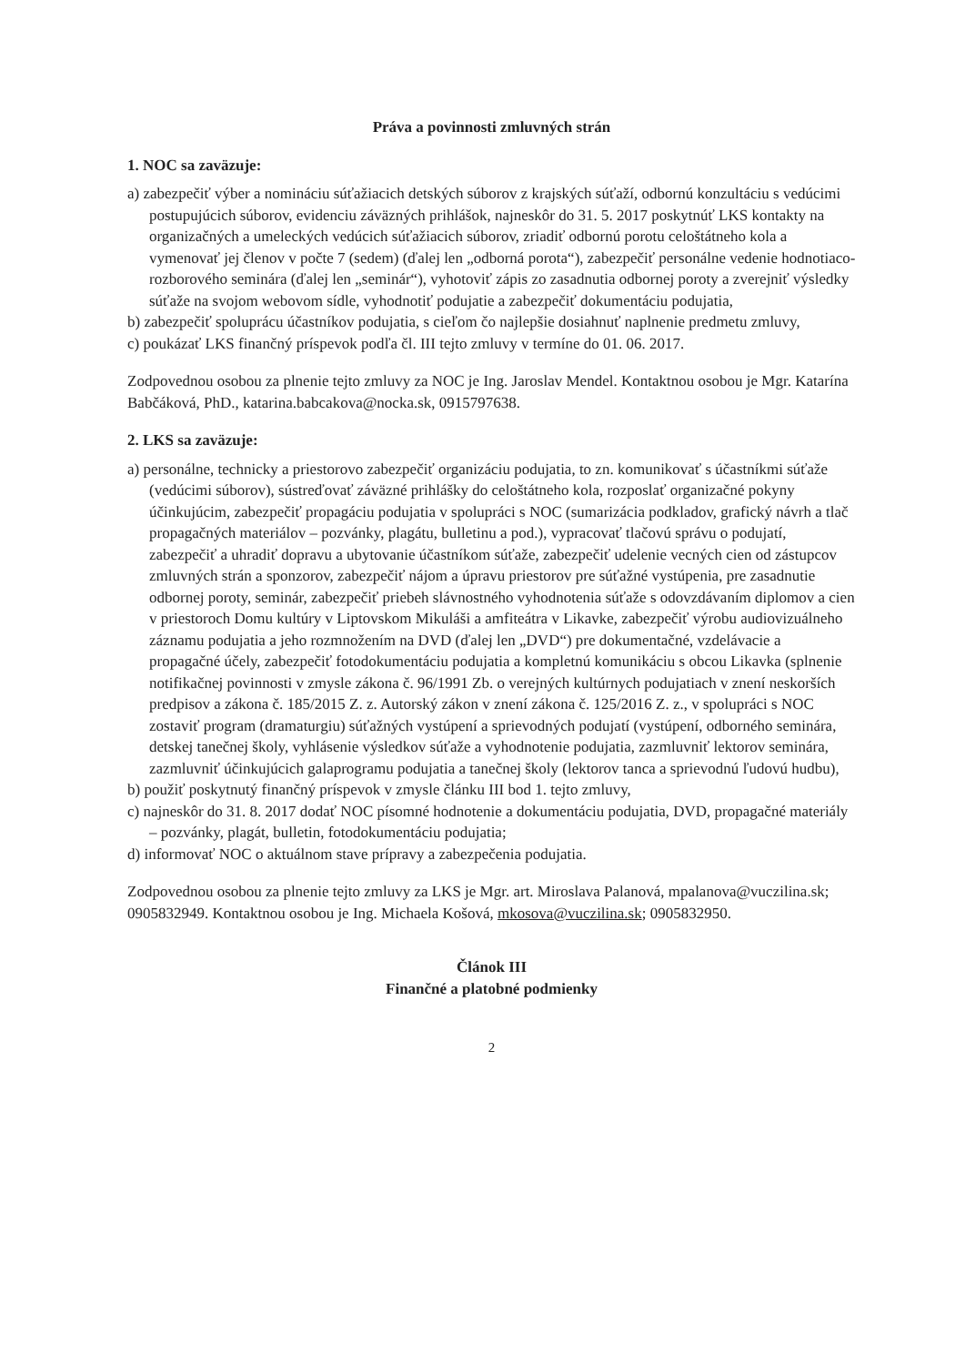Práva a povinnosti zmluvných strán
1. NOC sa zaväzuje:
a) zabezpečiť výber a nomináciu súťažiacich detských súborov z krajských súťaží, odbornú konzultáciu s vedúcimi postupujúcich súborov, evidenciu záväzných prihlášok, najneskôr do 31. 5. 2017 poskytnúť LKS kontakty na organizačných a umeleckých vedúcich súťažiacich súborov, zriadiť odbornú porotu celoštátneho kola a vymenovať jej členov v počte 7 (sedem) (ďalej len „odborná porota“), zabezpečiť personálne vedenie hodnotiaco-rozborového seminára (ďalej len „seminár“), vyhotoviť zápis zo zasadnutia odbornej poroty a zverejniť výsledky súťaže na svojom webovom sídle, vyhodnotiť podujatie a zabezpečiť dokumentáciu podujatia,
b) zabezpečiť spoluprácu účastníkov podujatia, s cieľom čo najlepšie dosiahnuť naplnenie predmetu zmluvy,
c) poukázať LKS finančný príspevok podľa čl. III tejto zmluvy v termíne do 01. 06. 2017.
Zodpovednou osobou za plnenie tejto zmluvy za NOC je Ing. Jaroslav Mendel. Kontaktnou osobou je Mgr. Katarína Babčáková, PhD., katarina.babcakova@nocka.sk, 0915797638.
2. LKS sa zaväzuje:
a) personálne, technicky a priestorovo zabezpečiť organizáciu podujatia, to zn. komunikovať s účastníkmi súťaže (vedúcimi súborov), sústreďovať záväzné prihlášky do celoštátneho kola, rozposlať organizačné pokyny účinkujúcim, zabezpečiť propagáciu podujatia v spolupráci s NOC (sumarizácia podkladov, grafický návrh a tlač propagačných materiálov – pozvánky, plagátu, bulletinu a pod.), vypracovať tlačovú správu o podujatí, zabezpečiť a uhradiť dopravu a ubytovanie účastníkom súťaže, zabezpečiť udelenie vecných cien od zástupcov zmluvných strán a sponzorov, zabezpečiť nájom a úpravu priestorov pre súťažné vystúpenia, pre zasadnutie odbornej poroty, seminár, zabezpečiť priebeh slávnostného vyhodnotenia súťaže s odovzdávaním diplomov a cien v priestoroch Domu kultúry v Liptovskom Mikuláši a amfiteátra v Likavke, zabezpečiť výrobu audiovizuálneho záznamu podujatia a jeho rozmnožením na DVD (ďalej len „DVD“) pre dokumentačné, vzdelávacie a propagačné účely, zabezpečiť fotodokumentáciu podujatia a kompletnú komunikáciu s obcou Likavka (splnenie notifikačnej povinnosti v zmysle zákona č. 96/1991 Zb. o verejných kultúrnych podujatiach v znení neskorších predpisov a zákona č. 185/2015 Z. z. Autorský zákon v znení zákona č. 125/2016 Z. z., v spolupráci s NOC zostaviť program (dramaturgiu) súťažných vystúpení a sprievodných podujatí (vystúpení, odborného seminára, detskej tanečnej školy, vyhlásenie výsledkov súťaže a vyhodnotenie podujatia, zazmluvniť lektorov seminára, zazmluvniť účinkujúcich galaprogramu podujatia a tanečnej školy (lektorov tanca a sprievodnú ľudovú hudbu),
b) použiť poskytnutý finančný príspevok v zmysle článku III bod 1. tejto zmluvy,
c) najneskôr do 31. 8. 2017 dodať NOC písomné hodnotenie a dokumentáciu podujatia, DVD, propagačné materiály – pozvánky, plagát, bulletin, fotodokumentáciu podujatia;
d) informovať NOC o aktuálnom stave prípravy a zabezpečenia podujatia.
Zodpovednou osobou za plnenie tejto zmluvy za LKS je Mgr. art. Miroslava Palanová, mpalanova@vuczilina.sk; 0905832949. Kontaktnou osobou je Ing. Michaela Košová, mkosova@vuczilina.sk; 0905832950.
Článok III
Finančné a platobné podmienky
2